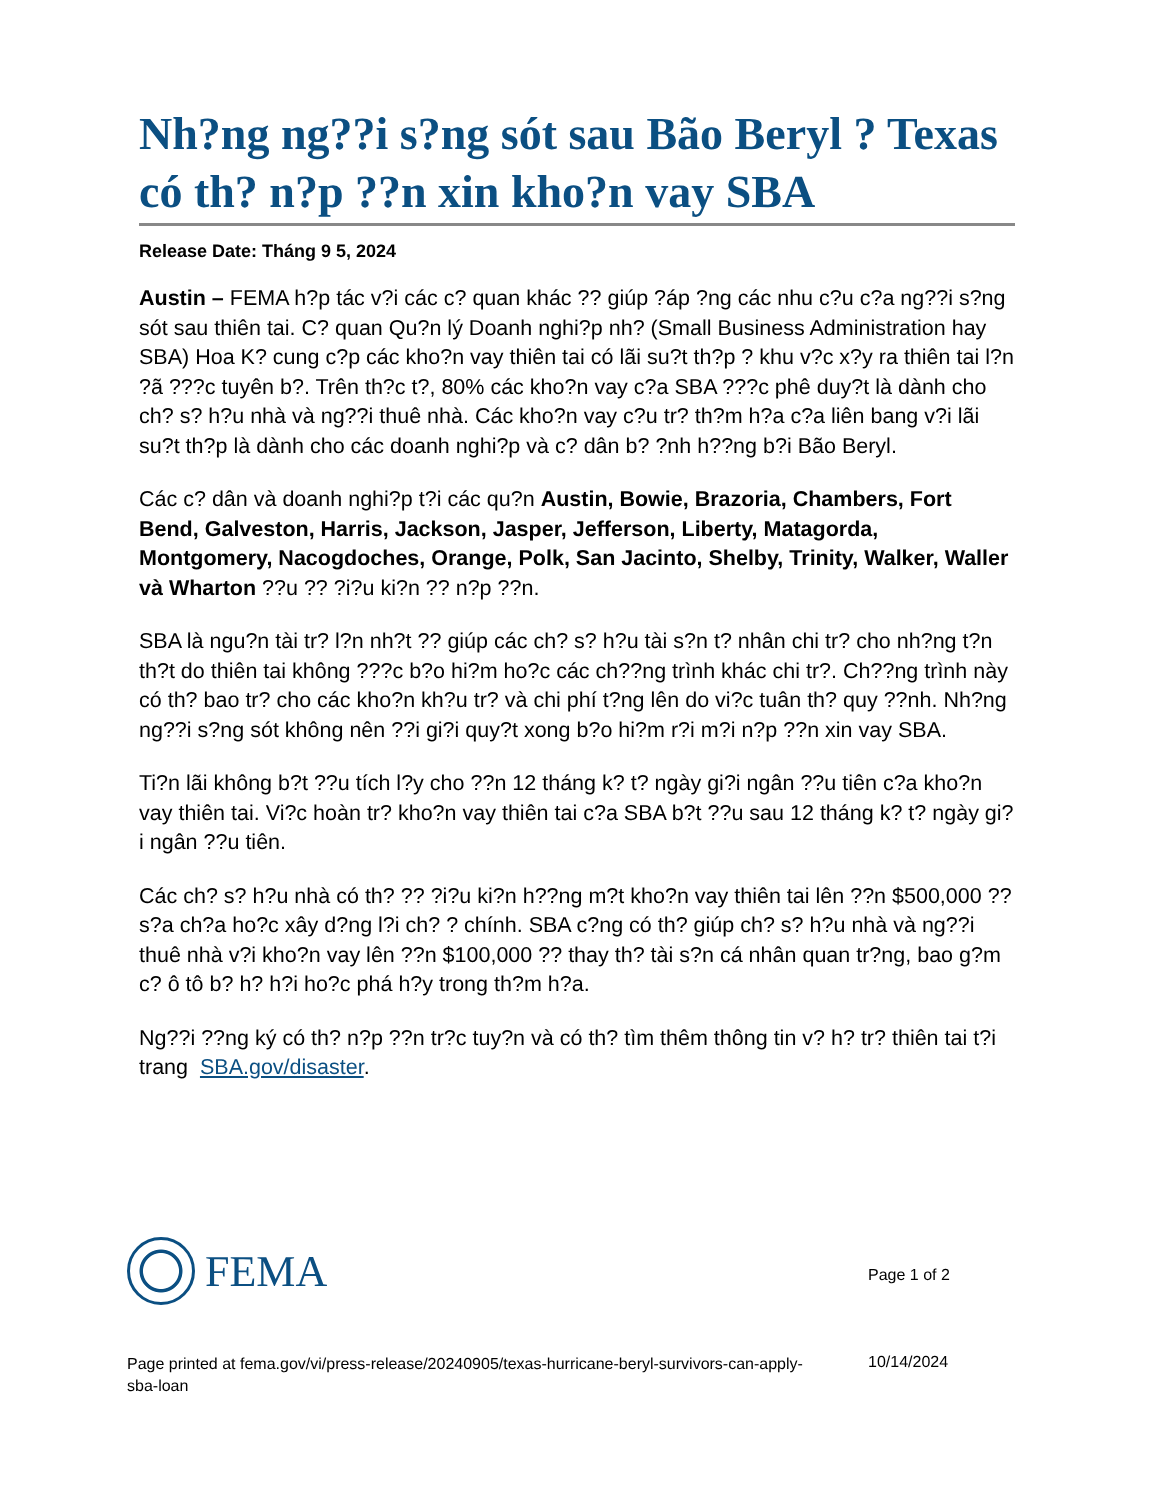Nh?ng ng??i s?ng sót sau Bão Beryl ? Texas có th? n?p ??n xin kho?n vay SBA
Release Date: Tháng 9 5, 2024
Austin – FEMA h?p tác v?i các c? quan khác ?? giúp ?áp ?ng các nhu c?u c?a ng??i s?ng sót sau thiên tai. C? quan Qu?n lý Doanh nghi?p nh? (Small Business Administration hay SBA) Hoa K? cung c?p các kho?n vay thiên tai có lãi su?t th?p ? khu v?c x?y ra thiên tai l?n ?ã ???c tuyên b?. Trên th?c t?, 80% các kho?n vay c?a SBA ???c phê duy?t là dành cho ch? s? h?u nhà và ng??i thuê nhà. Các kho?n vay c?u tr? th?m h?a c?a liên bang v?i lãi su?t th?p là dành cho các doanh nghi?p và c? dân b? ?nh h??ng b?i Bão Beryl.
Các c? dân và doanh nghi?p t?i các qu?n Austin, Bowie, Brazoria, Chambers, Fort Bend, Galveston, Harris, Jackson, Jasper, Jefferson, Liberty, Matagorda, Montgomery, Nacogdoches, Orange, Polk, San Jacinto, Shelby, Trinity, Walker, Waller và Wharton ??u ?? ?i?u ki?n ?? n?p ??n.
SBA là ngu?n tài tr? l?n nh?t ?? giúp các ch? s? h?u tài s?n t? nhân chi tr? cho nh?ng t?n th?t do thiên tai không ???c b?o hi?m ho?c các ch??ng trình khác chi tr?. Ch??ng trình này có th? bao tr? cho các kho?n kh?u tr? và chi phí t?ng lên do vi?c tuân th? quy ??nh. Nh?ng ng??i s?ng sót không nên ??i gi?i quy?t xong b?o hi?m r?i m?i n?p ??n xin vay SBA.
Ti?n lãi không b?t ??u tích l?y cho ??n 12 tháng k? t? ngày gi?i ngân ??u tiên c?a kho?n vay thiên tai. Vi?c hoàn tr? kho?n vay thiên tai c?a SBA b?t ??u sau 12 tháng k? t? ngày gi?i ngân ??u tiên.
Các ch? s? h?u nhà có th? ?? ?i?u ki?n h??ng m?t kho?n vay thiên tai lên ??n $500,000 ?? s?a ch?a ho?c xây d?ng l?i ch? ? chính. SBA c?ng có th? giúp ch? s? h?u nhà và ng??i thuê nhà v?i kho?n vay lên ??n $100,000 ?? thay th? tài s?n cá nhân quan tr?ng, bao g?m c? ô tô b? h? h?i ho?c phá h?y trong th?m h?a.
Ng??i ??ng ký có th? n?p ??n tr?c tuy?n và có th? tìm thêm thông tin v? h? tr? thiên tai t?i trang SBA.gov/disaster.
FEMA
Page 1 of 2
Page printed at fema.gov/vi/press-release/20240905/texas-hurricane-beryl-survivors-can-apply-sba-loan
10/14/2024